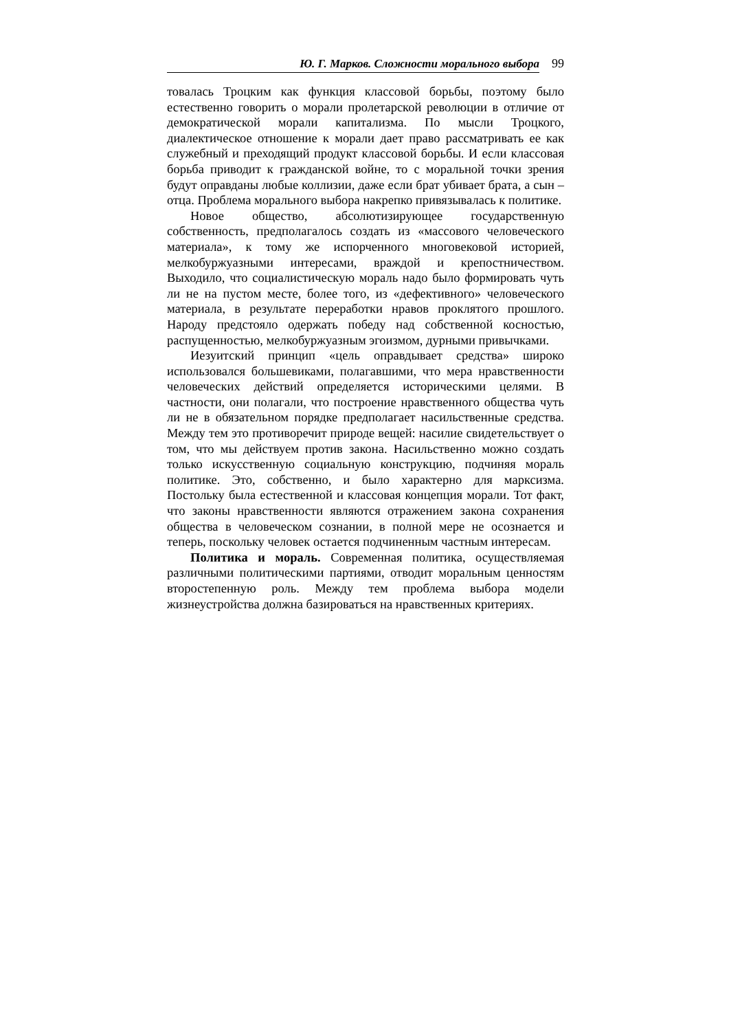Ю. Г. Марков. Сложности морального выбора 99
товалась Троцким как функция классовой борьбы, поэтому было естественно говорить о морали пролетарской революции в отличие от демократической морали капитализма. По мысли Троцкого, диалектическое отношение к морали дает право рассматривать ее как служебный и преходящий продукт классовой борьбы. И если классовая борьба приводит к гражданской войне, то с моральной точки зрения будут оправданы любые коллизии, даже если брат убивает брата, а сын – отца. Проблема морального выбора накрепко привязывалась к политике.
Новое общество, абсолютизирующее государственную собственность, предполагалось создать из «массового человеческого материала», к тому же испорченного многовековой историей, мелкобуржуазными интересами, враждой и крепостничеством. Выходило, что социалистическую мораль надо было формировать чуть ли не на пустом месте, более того, из «дефективного» человеческого материала, в результате переработки нравов проклятого прошлого. Народу предстояло одержать победу над собственной косностью, распущенностью, мелкобуржуазным эгоизмом, дурными привычками.
Иезуитский принцип «цель оправдывает средства» широко использовался большевиками, полагавшими, что мера нравственности человеческих действий определяется историческими целями. В частности, они полагали, что построение нравственного общества чуть ли не в обязательном порядке предполагает насильственные средства. Между тем это противоречит природе вещей: насилие свидетельствует о том, что мы действуем против закона. Насильственно можно создать только искусственную социальную конструкцию, подчиняя мораль политике. Это, собственно, и было характерно для марксизма. Постольку была естественной и классовая концепция морали. Тот факт, что законы нравственности являются отражением закона сохранения общества в человеческом сознании, в полной мере не осознается и теперь, поскольку человек остается подчиненным частным интересам.
Политика и мораль. Современная политика, осуществляемая различными политическими партиями, отводит моральным ценностям второстепенную роль. Между тем проблема выбора модели жизнеустройства должна базироваться на нравственных критериях.